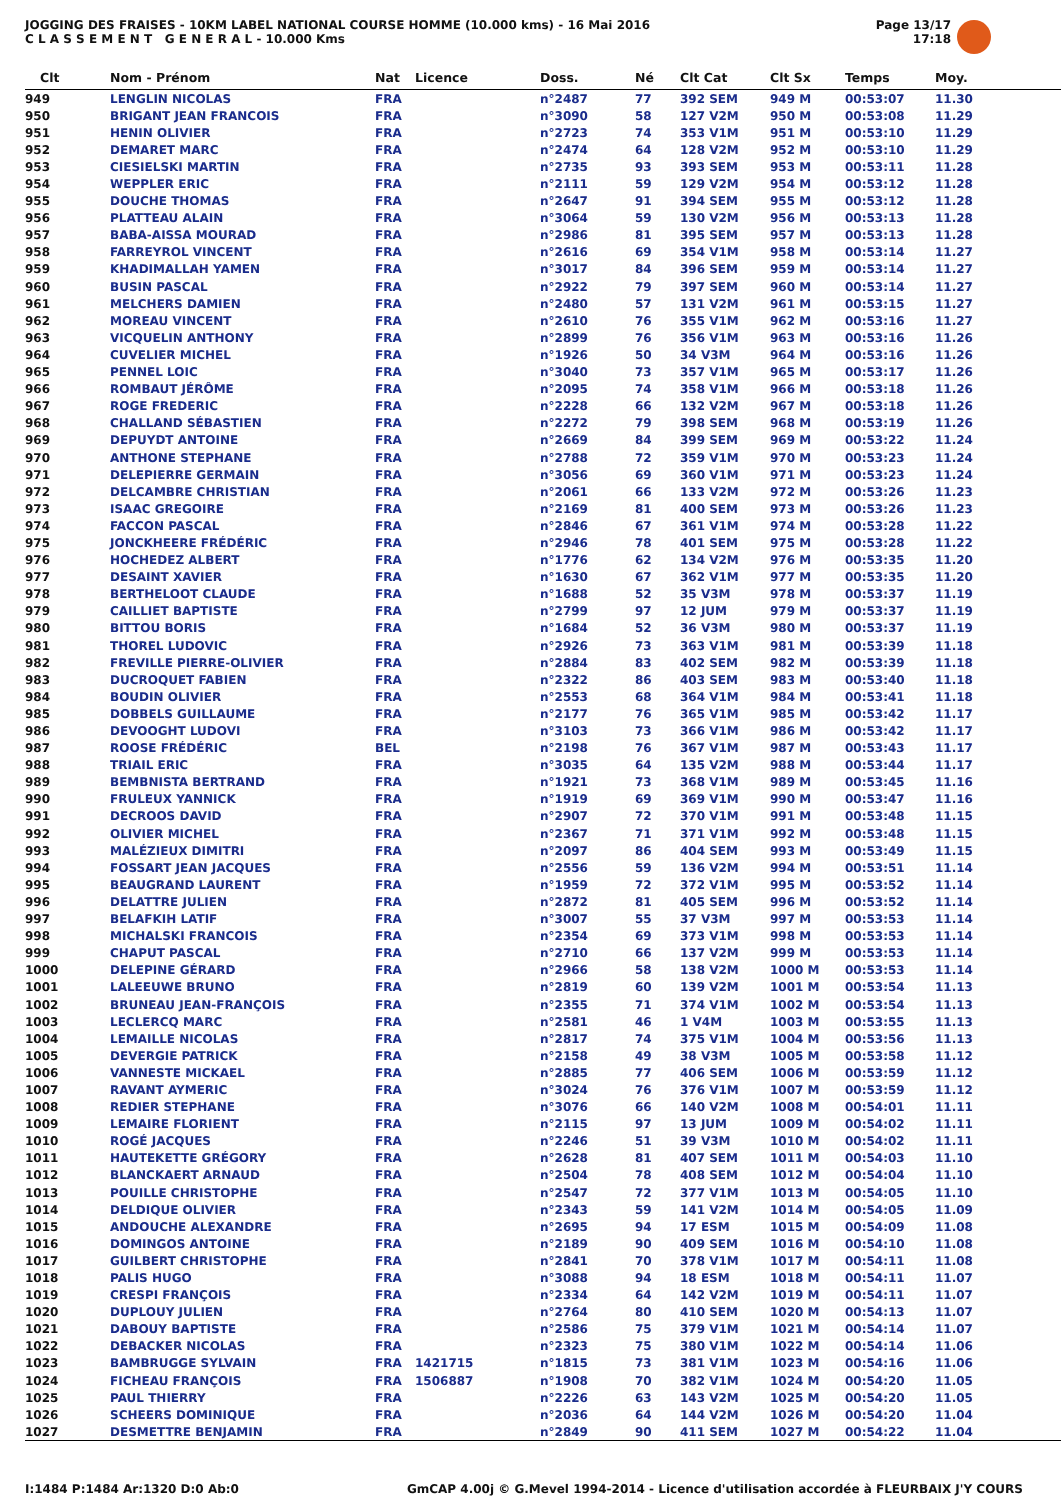JOGGING DES FRAISES - 10KM LABEL NATIONAL COURSE HOMME (10.000 kms) - 16 Mai 2016
C L A S S E M E N T G E N E R A L - 10.000 Kms
Page 13/17
17:18
| Clt | Nom - Prénom | Nat | Licence | Doss. | Né | Clt Cat | Clt Sx | Temps | Moy. |
| --- | --- | --- | --- | --- | --- | --- | --- | --- | --- |
| 949 | LENGLIN NICOLAS | FRA | | n°2487 | 77 | 392 SEM | 949 M | 00:53:07 | 11.30 |
| 950 | BRIGANT JEAN FRANCOIS | FRA | | n°3090 | 58 | 127 V2M | 950 M | 00:53:08 | 11.29 |
| 951 | HENIN OLIVIER | FRA | | n°2723 | 74 | 353 V1M | 951 M | 00:53:10 | 11.29 |
| 952 | DEMARET MARC | FRA | | n°2474 | 64 | 128 V2M | 952 M | 00:53:10 | 11.29 |
| 953 | CIESIELSKI MARTIN | FRA | | n°2735 | 93 | 393 SEM | 953 M | 00:53:11 | 11.28 |
| 954 | WEPPLER ERIC | FRA | | n°2111 | 59 | 129 V2M | 954 M | 00:53:12 | 11.28 |
| 955 | DOUCHE THOMAS | FRA | | n°2647 | 91 | 394 SEM | 955 M | 00:53:12 | 11.28 |
| 956 | PLATTEAU ALAIN | FRA | | n°3064 | 59 | 130 V2M | 956 M | 00:53:13 | 11.28 |
| 957 | BABA-AISSA MOURAD | FRA | | n°2986 | 81 | 395 SEM | 957 M | 00:53:13 | 11.28 |
| 958 | FARREYROL VINCENT | FRA | | n°2616 | 69 | 354 V1M | 958 M | 00:53:14 | 11.27 |
| 959 | KHADIMALLAH YAMEN | FRA | | n°3017 | 84 | 396 SEM | 959 M | 00:53:14 | 11.27 |
| 960 | BUSIN PASCAL | FRA | | n°2922 | 79 | 397 SEM | 960 M | 00:53:14 | 11.27 |
| 961 | MELCHERS DAMIEN | FRA | | n°2480 | 57 | 131 V2M | 961 M | 00:53:15 | 11.27 |
| 962 | MOREAU VINCENT | FRA | | n°2610 | 76 | 355 V1M | 962 M | 00:53:16 | 11.27 |
| 963 | VICQUELIN ANTHONY | FRA | | n°2899 | 76 | 356 V1M | 963 M | 00:53:16 | 11.26 |
| 964 | CUVELIER MICHEL | FRA | | n°1926 | 50 | 34 V3M | 964 M | 00:53:16 | 11.26 |
| 965 | PENNEL LOIC | FRA | | n°3040 | 73 | 357 V1M | 965 M | 00:53:17 | 11.26 |
| 966 | ROMBAUT JÉRÔME | FRA | | n°2095 | 74 | 358 V1M | 966 M | 00:53:18 | 11.26 |
| 967 | ROGE FREDERIC | FRA | | n°2228 | 66 | 132 V2M | 967 M | 00:53:18 | 11.26 |
| 968 | CHALLAND SÉBASTIEN | FRA | | n°2272 | 79 | 398 SEM | 968 M | 00:53:19 | 11.26 |
| 969 | DEPUYDT ANTOINE | FRA | | n°2669 | 84 | 399 SEM | 969 M | 00:53:22 | 11.24 |
| 970 | ANTHONE STEPHANE | FRA | | n°2788 | 72 | 359 V1M | 970 M | 00:53:23 | 11.24 |
| 971 | DELEPIERRE GERMAIN | FRA | | n°3056 | 69 | 360 V1M | 971 M | 00:53:23 | 11.24 |
| 972 | DELCAMBRE CHRISTIAN | FRA | | n°2061 | 66 | 133 V2M | 972 M | 00:53:26 | 11.23 |
| 973 | ISAAC GREGOIRE | FRA | | n°2169 | 81 | 400 SEM | 973 M | 00:53:26 | 11.23 |
| 974 | FACCON PASCAL | FRA | | n°2846 | 67 | 361 V1M | 974 M | 00:53:28 | 11.22 |
| 975 | JONCKHEERE FRÉDÉRIC | FRA | | n°2946 | 78 | 401 SEM | 975 M | 00:53:28 | 11.22 |
| 976 | HOCHEDEZ ALBERT | FRA | | n°1776 | 62 | 134 V2M | 976 M | 00:53:35 | 11.20 |
| 977 | DESAINT XAVIER | FRA | | n°1630 | 67 | 362 V1M | 977 M | 00:53:35 | 11.20 |
| 978 | BERTHELOOT CLAUDE | FRA | | n°1688 | 52 | 35 V3M | 978 M | 00:53:37 | 11.19 |
| 979 | CAILLIET BAPTISTE | FRA | | n°2799 | 97 | 12 JUM | 979 M | 00:53:37 | 11.19 |
| 980 | BITTOU BORIS | FRA | | n°1684 | 52 | 36 V3M | 980 M | 00:53:37 | 11.19 |
| 981 | THOREL LUDOVIC | FRA | | n°2926 | 73 | 363 V1M | 981 M | 00:53:39 | 11.18 |
| 982 | FREVILLE PIERRE-OLIVIER | FRA | | n°2884 | 83 | 402 SEM | 982 M | 00:53:39 | 11.18 |
| 983 | DUCROQUET FABIEN | FRA | | n°2322 | 86 | 403 SEM | 983 M | 00:53:40 | 11.18 |
| 984 | BOUDIN OLIVIER | FRA | | n°2553 | 68 | 364 V1M | 984 M | 00:53:41 | 11.18 |
| 985 | DOBBELS GUILLAUME | FRA | | n°2177 | 76 | 365 V1M | 985 M | 00:53:42 | 11.17 |
| 986 | DEVOOGHT LUDOVI | FRA | | n°3103 | 73 | 366 V1M | 986 M | 00:53:42 | 11.17 |
| 987 | ROOSE FRÉDÉRIC | BEL | | n°2198 | 76 | 367 V1M | 987 M | 00:53:43 | 11.17 |
| 988 | TRIAIL ERIC | FRA | | n°3035 | 64 | 135 V2M | 988 M | 00:53:44 | 11.17 |
| 989 | BEMBNISTA BERTRAND | FRA | | n°1921 | 73 | 368 V1M | 989 M | 00:53:45 | 11.16 |
| 990 | FRULEUX YANNICK | FRA | | n°1919 | 69 | 369 V1M | 990 M | 00:53:47 | 11.16 |
| 991 | DECROOS DAVID | FRA | | n°2907 | 72 | 370 V1M | 991 M | 00:53:48 | 11.15 |
| 992 | OLIVIER MICHEL | FRA | | n°2367 | 71 | 371 V1M | 992 M | 00:53:48 | 11.15 |
| 993 | MALÉZIEUX DIMITRI | FRA | | n°2097 | 86 | 404 SEM | 993 M | 00:53:49 | 11.15 |
| 994 | FOSSART JEAN JACQUES | FRA | | n°2556 | 59 | 136 V2M | 994 M | 00:53:51 | 11.14 |
| 995 | BEAUGRAND LAURENT | FRA | | n°1959 | 72 | 372 V1M | 995 M | 00:53:52 | 11.14 |
| 996 | DELATTRE JULIEN | FRA | | n°2872 | 81 | 405 SEM | 996 M | 00:53:52 | 11.14 |
| 997 | BELAFKIH LATIF | FRA | | n°3007 | 55 | 37 V3M | 997 M | 00:53:53 | 11.14 |
| 998 | MICHALSKI FRANCOIS | FRA | | n°2354 | 69 | 373 V1M | 998 M | 00:53:53 | 11.14 |
| 999 | CHAPUT PASCAL | FRA | | n°2710 | 66 | 137 V2M | 999 M | 00:53:53 | 11.14 |
| 1000 | DELEPINE GÉRARD | FRA | | n°2966 | 58 | 138 V2M | 1000 M | 00:53:53 | 11.14 |
| 1001 | LALEEUWE BRUNO | FRA | | n°2819 | 60 | 139 V2M | 1001 M | 00:53:54 | 11.13 |
| 1002 | BRUNEAU JEAN-FRANÇOIS | FRA | | n°2355 | 71 | 374 V1M | 1002 M | 00:53:54 | 11.13 |
| 1003 | LECLERCQ MARC | FRA | | n°2581 | 46 | 1 V4M | 1003 M | 00:53:55 | 11.13 |
| 1004 | LEMAILLE NICOLAS | FRA | | n°2817 | 74 | 375 V1M | 1004 M | 00:53:56 | 11.13 |
| 1005 | DEVERGIE PATRICK | FRA | | n°2158 | 49 | 38 V3M | 1005 M | 00:53:58 | 11.12 |
| 1006 | VANNESTE MICKAEL | FRA | | n°2885 | 77 | 406 SEM | 1006 M | 00:53:59 | 11.12 |
| 1007 | RAVANT AYMERIC | FRA | | n°3024 | 76 | 376 V1M | 1007 M | 00:53:59 | 11.12 |
| 1008 | REDIER STEPHANE | FRA | | n°3076 | 66 | 140 V2M | 1008 M | 00:54:01 | 11.11 |
| 1009 | LEMAIRE FLORIENT | FRA | | n°2115 | 97 | 13 JUM | 1009 M | 00:54:02 | 11.11 |
| 1010 | ROGÉ JACQUES | FRA | | n°2246 | 51 | 39 V3M | 1010 M | 00:54:02 | 11.11 |
| 1011 | HAUTEKETTE GRÉGORY | FRA | | n°2628 | 81 | 407 SEM | 1011 M | 00:54:03 | 11.10 |
| 1012 | BLANCKAERT ARNAUD | FRA | | n°2504 | 78 | 408 SEM | 1012 M | 00:54:04 | 11.10 |
| 1013 | POUILLE CHRISTOPHE | FRA | | n°2547 | 72 | 377 V1M | 1013 M | 00:54:05 | 11.10 |
| 1014 | DELDIQUE OLIVIER | FRA | | n°2343 | 59 | 141 V2M | 1014 M | 00:54:05 | 11.09 |
| 1015 | ANDOUCHE ALEXANDRE | FRA | | n°2695 | 94 | 17 ESM | 1015 M | 00:54:09 | 11.08 |
| 1016 | DOMINGOS ANTOINE | FRA | | n°2189 | 90 | 409 SEM | 1016 M | 00:54:10 | 11.08 |
| 1017 | GUILBERT CHRISTOPHE | FRA | | n°2841 | 70 | 378 V1M | 1017 M | 00:54:11 | 11.08 |
| 1018 | PALIS HUGO | FRA | | n°3088 | 94 | 18 ESM | 1018 M | 00:54:11 | 11.07 |
| 1019 | CRESPI FRANÇOIS | FRA | | n°2334 | 64 | 142 V2M | 1019 M | 00:54:11 | 11.07 |
| 1020 | DUPLOUY JULIEN | FRA | | n°2764 | 80 | 410 SEM | 1020 M | 00:54:13 | 11.07 |
| 1021 | DABOUY BAPTISTE | FRA | | n°2586 | 75 | 379 V1M | 1021 M | 00:54:14 | 11.07 |
| 1022 | DEBACKER NICOLAS | FRA | | n°2323 | 75 | 380 V1M | 1022 M | 00:54:14 | 11.06 |
| 1023 | BAMBRUGGE SYLVAIN | FRA | 1421715 | n°1815 | 73 | 381 V1M | 1023 M | 00:54:16 | 11.06 |
| 1024 | FICHEAU FRANÇOIS | FRA | 1506887 | n°1908 | 70 | 382 V1M | 1024 M | 00:54:20 | 11.05 |
| 1025 | PAUL THIERRY | FRA | | n°2226 | 63 | 143 V2M | 1025 M | 00:54:20 | 11.05 |
| 1026 | SCHEERS DOMINIQUE | FRA | | n°2036 | 64 | 144 V2M | 1026 M | 00:54:20 | 11.04 |
| 1027 | DESMETTRE BENJAMIN | FRA | | n°2849 | 90 | 411 SEM | 1027 M | 00:54:22 | 11.04 |
I:1484 P:1484 Ar:1320 D:0 Ab:0 GmCAP 4.00j © G.Mevel 1994-2014 - Licence d'utilisation accordée à FLEURBAIX J'Y COURS